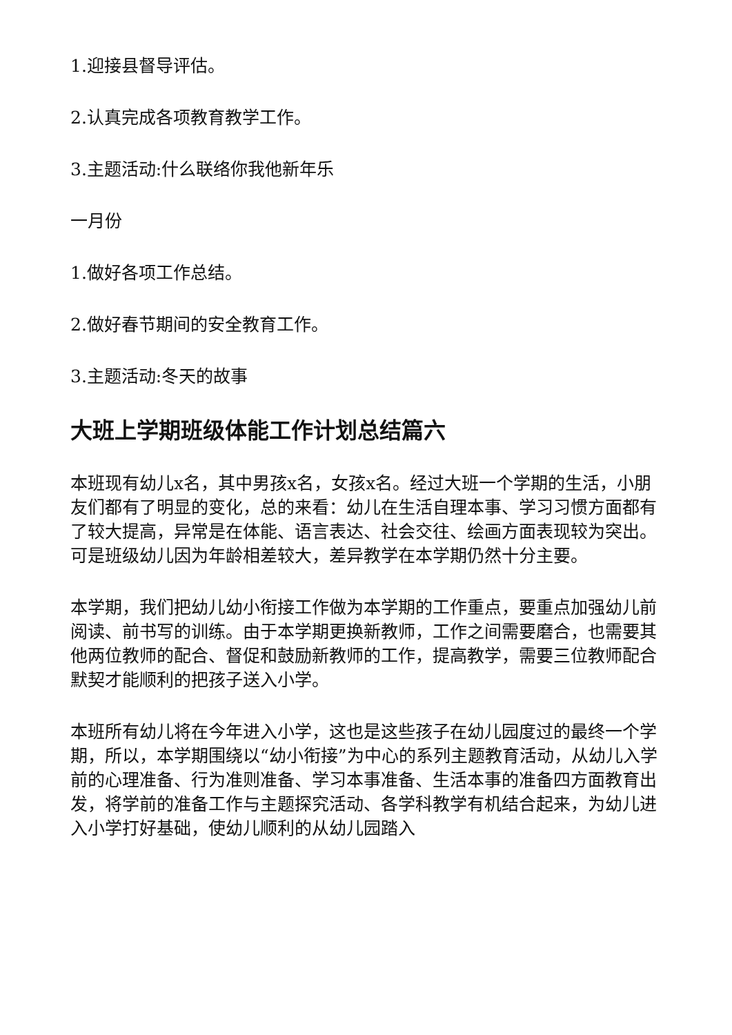1.迎接县督导评估。
2.认真完成各项教育教学工作。
3.主题活动:什么联络你我他新年乐
一月份
1.做好各项工作总结。
2.做好春节期间的安全教育工作。
3.主题活动:冬天的故事
大班上学期班级体能工作计划总结篇六
本班现有幼儿x名，其中男孩x名，女孩x名。经过大班一个学期的生活，小朋友们都有了明显的变化，总的来看：幼儿在生活自理本事、学习习惯方面都有了较大提高，异常是在体能、语言表达、社会交往、绘画方面表现较为突出。可是班级幼儿因为年龄相差较大，差异教学在本学期仍然十分主要。
本学期，我们把幼儿幼小衔接工作做为本学期的工作重点，要重点加强幼儿前阅读、前书写的训练。由于本学期更换新教师，工作之间需要磨合，也需要其他两位教师的配合、督促和鼓励新教师的工作，提高教学，需要三位教师配合默契才能顺利的把孩子送入小学。
本班所有幼儿将在今年进入小学，这也是这些孩子在幼儿园度过的最终一个学期，所以，本学期围绕以“幼小衔接”为中心的系列主题教育活动，从幼儿入学前的心理准备、行为准则准备、学习本事准备、生活本事的准备四方面教育出发，将学前的准备工作与主题探究活动、各学科教学有机结合起来，为幼儿进入小学打好基础，使幼儿顺利的从幼儿园踏入